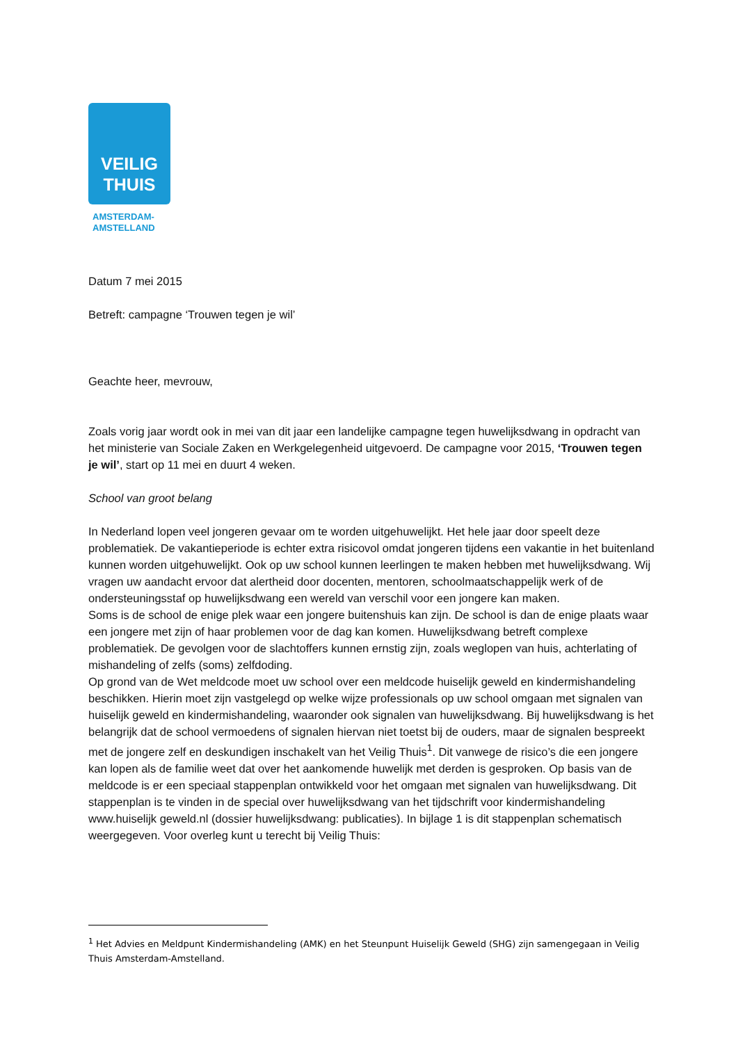VEILIG
THUIS
AMSTERDAM-
AMSTELLAND
Datum 7 mei 2015
Betreft: campagne ‘Trouwen tegen je wil’
Geachte heer, mevrouw,
Zoals vorig jaar wordt ook in mei van dit jaar een landelijke campagne tegen huwelijksdwang in opdracht van het ministerie van Sociale Zaken en Werkgelegenheid uitgevoerd. De campagne voor 2015, ‘Trouwen tegen je wil’, start op 11 mei en duurt 4 weken.
School van groot belang
In Nederland lopen veel jongeren gevaar om te worden uitgehuwelijkt. Het hele jaar door speelt deze problematiek. De vakantieperiode is echter extra risicovol omdat jongeren tijdens een vakantie in het buitenland kunnen worden uitgehuwelijkt. Ook op uw school kunnen leerlingen te maken hebben met huwelijksdwang. Wij vragen uw aandacht ervoor dat alertheid door docenten, mentoren, schoolmaatschappelijk werk of de ondersteuningsstaf op huwelijksdwang een wereld van verschil voor een jongere kan maken.
Soms is de school de enige plek waar een jongere buitenshuis kan zijn. De school is dan de enige plaats waar een jongere met zijn of haar problemen voor de dag kan komen. Huwelijksdwang betreft complexe problematiek. De gevolgen voor de slachtoffers kunnen ernstig zijn, zoals weglopen van huis, achterlating of mishandeling of zelfs (soms) zelfdoding.
Op grond van de Wet meldcode moet uw school over een meldcode huiselijk geweld en kindermishandeling beschikken. Hierin moet zijn vastgelegd op welke wijze professionals op uw school omgaan met signalen van huiselijk geweld en kindermishandeling, waaronder ook signalen van huwelijksdwang. Bij huwelijksdwang is het belangrijk dat de school vermoedens of signalen hiervan niet toetst bij de ouders, maar de signalen bespreekt met de jongere zelf en deskundigen inschakelt van het Veilig Thuis<sup>1</sup>. Dit vanwege de risico’s die een jongere kan lopen als de familie weet dat over het aankomende huwelijk met derden is gesproken. Op basis van de meldcode is er een speciaal stappenplan ontwikkeld voor het omgaan met signalen van huwelijksdwang. Dit stappenplan is te vinden in de special over huwelijksdwang van het tijdschrift voor kindermishandeling www.huiselijk geweld.nl (dossier huwelijksdwang: publicaties). In bijlage 1 is dit stappenplan schematisch weergegeven. Voor overleg kunt u terecht bij Veilig Thuis:
<sup>1</sup> Het Advies en Meldpunt Kindermishandeling (AMK) en het Steunpunt Huiselijk Geweld (SHG) zijn samengegaan in Veilig Thuis Amsterdam-Amstelland.